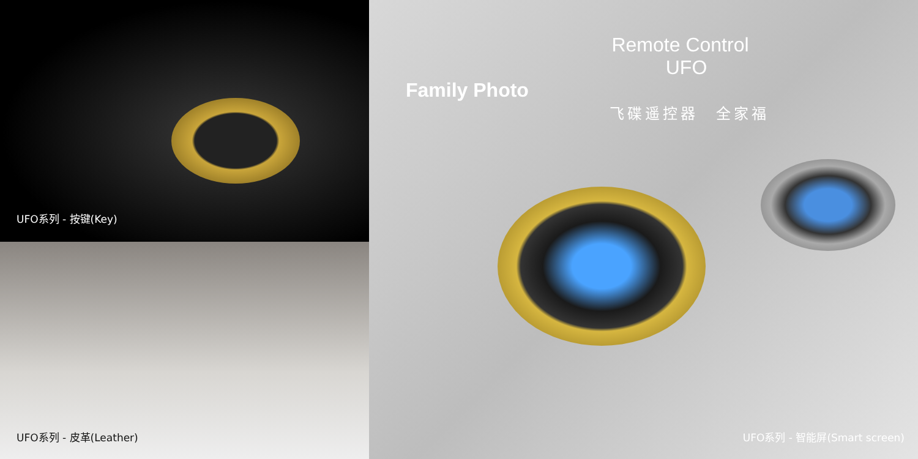UFO系列 - 按键(Key)
UFO系列 - 皮革(Leather)
Remote Control
UFO
Family Photo
飞碟遥控器　全家福
UFO系列 - 智能屏(Smart screen)